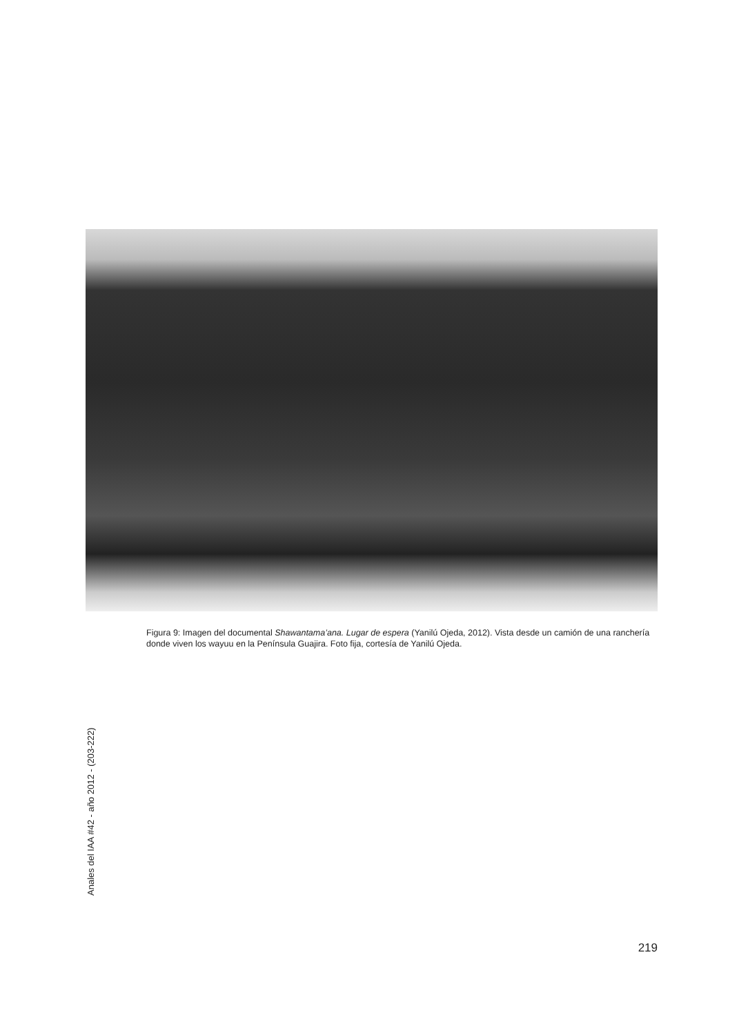Figura 9: Imagen del documental Shawantama’ana. Lugar de espera (Yanilú Ojeda, 2012). Vista desde un camión de una ranchería donde viven los wayuu en la Península Guajira. Foto fija, cortesía de Yanilú Ojeda.
Anales del IAA #42 - año 2012 - (203-222)
219